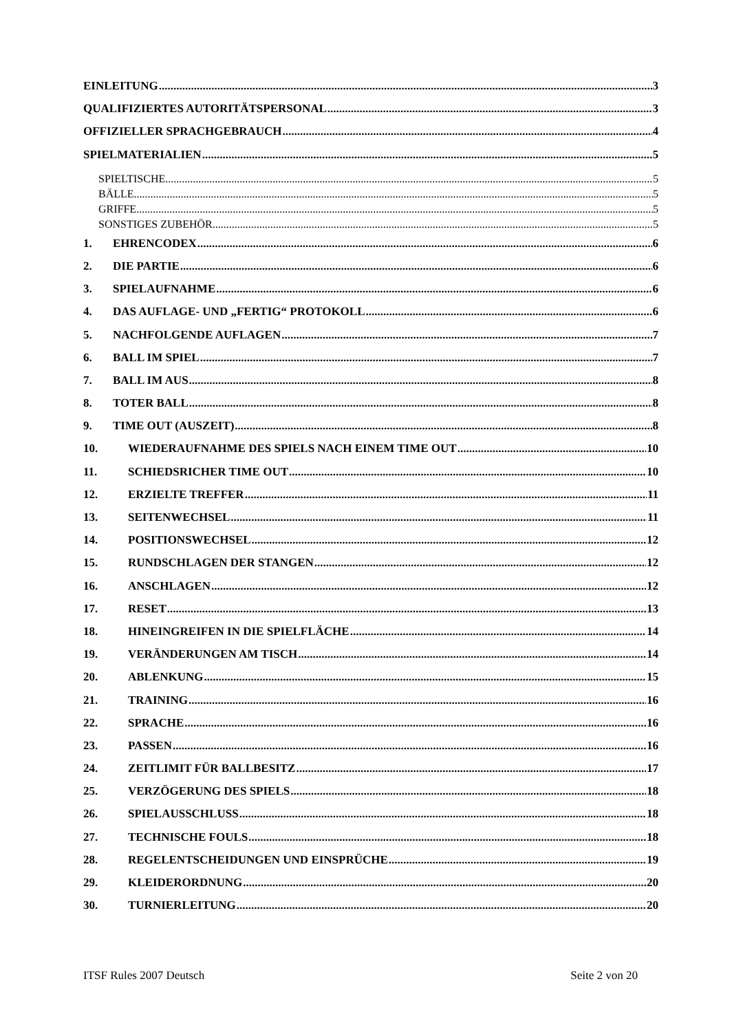EINLEITUNG 3
QUALIFIZIERTES AUTORITÄTSPERSONAL 3
OFFIZIELLER SPRACHGEBRAUCH 4
SPIELMATERIALIEN 5
SPIELTISCHE 5
BÄLLE 5
GRIFFE 5
SONSTIGES ZUBEHÖR 5
1. EHRENCODEX 6
2. DIE PARTIE 6
3. SPIELAUFNAHME 6
4. DAS AUFLAGE- UND „FERTIG“ PROTOKOLL 6
5. NACHFOLGENDE AUFLAGEN 7
6. BALL IM SPIEL 7
7. BALL IM AUS 8
8. TOTER BALL 8
9. TIME OUT (AUSZEIT) 8
10. WIEDERAUFNAHME DES SPIELS NACH EINEM TIME OUT 10
11. SCHIEDSRICHER TIME OUT 10
12. ERZIELTE TREFFER 11
13. SEITENWECHSEL 11
14. POSITIONSWECHSEL 12
15. RUNDSCHLAGEN DER STANGEN 12
16. ANSCHLAGEN 12
17. RESET 13
18. HINEINGREIFEN IN DIE SPIELFLÄCHE 14
19. VERÄNDERUNGEN AM TISCH 14
20. ABLENKUNG 15
21. TRAINING 16
22. SPRACHE 16
23. PASSEN 16
24. ZEITLIMIT FÜR BALLBESITZ 17
25. VERZÖGERUNG DES SPIELS 18
26. SPIELAUSSCHLUSS 18
27. TECHNISCHE FOULS 18
28. REGELENTSCHEIDUNGEN UND EINSPRÜCHE 19
29. KLEIDERORDNUNG 20
30. TURNIERLEITUNG 20
ITSF Rules 2007 Deutsch Seite 2 von 20